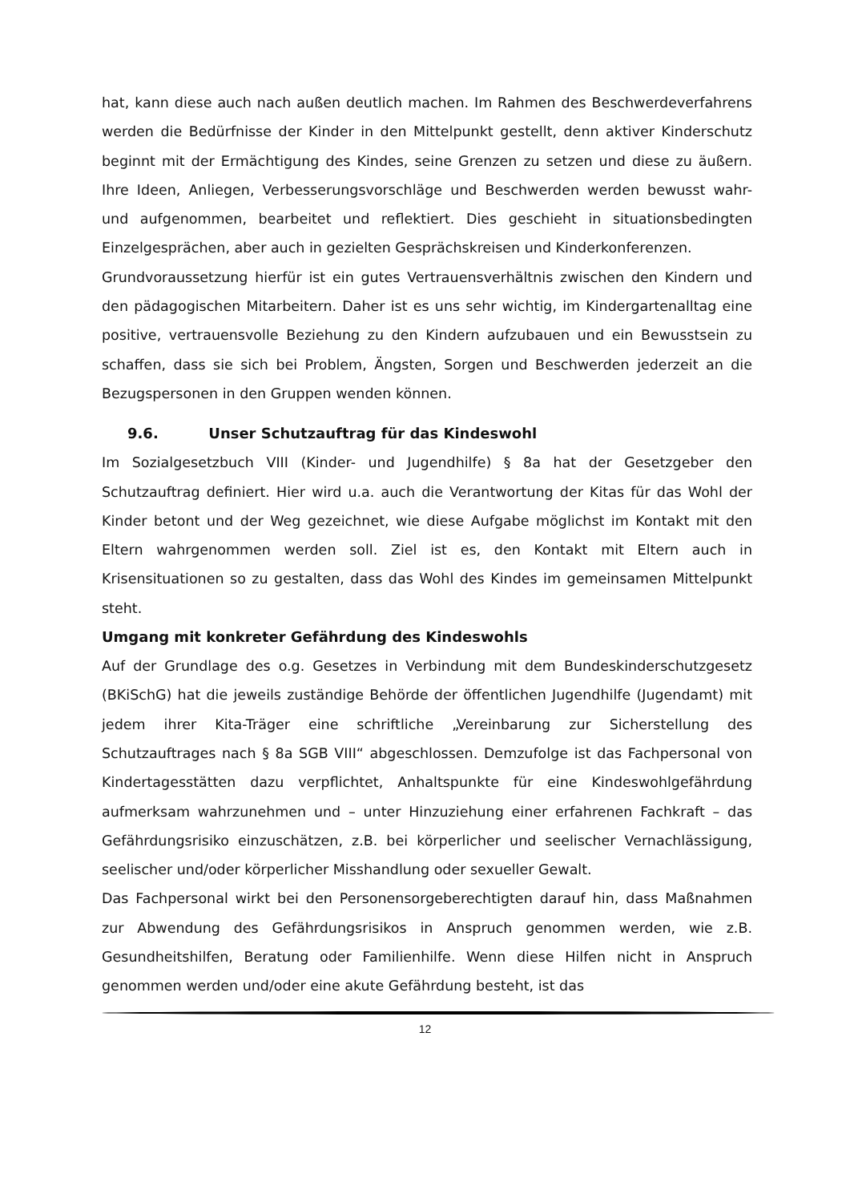hat, kann diese auch nach außen deutlich machen. Im Rahmen des Beschwerde­verfahrens werden die Bedürfnisse der Kinder in den Mittelpunkt gestellt, denn aktiver Kinderschutz beginnt mit der Ermächtigung des Kindes, seine Grenzen zu setzen und diese zu äußern. Ihre Ideen, Anliegen, Verbesserungsvorschläge und Beschwerden werden bewusst wahr- und aufgenommen, bearbeitet und reflek­tiert. Dies geschieht in situationsbedingten Einzelgesprächen, aber auch in geziel­ten Gesprächskreisen und Kinderkonferenzen.
Grundvoraussetzung hierfür ist ein gutes Vertrauensverhältnis zwischen den Kin­dern und den pädagogischen Mitarbeitern. Daher ist es uns sehr wichtig, im Kin­dergartenalltag eine positive, vertrauensvolle Beziehung zu den Kindern aufzu­bauen und ein Bewusstsein zu schaffen, dass sie sich bei Problem, Ängsten, Sorgen und Beschwerden jederzeit an die Bezugspersonen in den Gruppen wenden kön­nen.
9.6. Unser Schutzauftrag für das Kindeswohl
Im Sozialgesetzbuch VIII (Kinder- und Jugendhilfe) § 8a hat der Gesetzgeber den Schutzauftrag definiert. Hier wird u.a. auch die Verantwortung der Kitas für das Wohl der Kinder betont und der Weg gezeichnet, wie diese Aufgabe möglichst im Kontakt mit den Eltern wahrgenommen werden soll. Ziel ist es, den Kontakt mit Eltern auch in Krisensituationen so zu gestalten, dass das Wohl des Kindes im gemeinsamen Mittelpunkt steht.
Umgang mit konkreter Gefährdung des Kindeswohls
Auf der Grundlage des o.g. Gesetzes in Verbindung mit dem Bundeskinderschutz­gesetz (BKiSchG) hat die jeweils zuständige Behörde der öffentlichen Jugendhilfe (Jugendamt) mit jedem ihrer Kita-Träger eine schriftliche „Vereinbarung zur Si­cherstellung des Schutzauftrages nach § 8a SGB VIII“ abgeschlossen. Demzufolge ist das Fachpersonal von Kindertagesstätten dazu verpflichtet, Anhaltspunkte für eine Kindeswohlgefährdung aufmerksam wahrzunehmen und – unter Hinzuzie­hung einer erfahrenen Fachkraft – das Gefährdungsrisiko einzuschätzen, z.B. bei körperlicher und seelischer Vernachlässigung, seelischer und/oder körperlicher Misshandlung oder sexueller Gewalt.
Das Fachpersonal wirkt bei den Personensorgeberechtigten darauf hin, dass Maß­nahmen zur Abwendung des Gefährdungsrisikos in Anspruch genommen werden, wie z.B. Gesundheitshilfen, Beratung oder Familienhilfe. Wenn diese Hilfen nicht in Anspruch genommen werden und/oder eine akute Gefährdung besteht, ist das
12